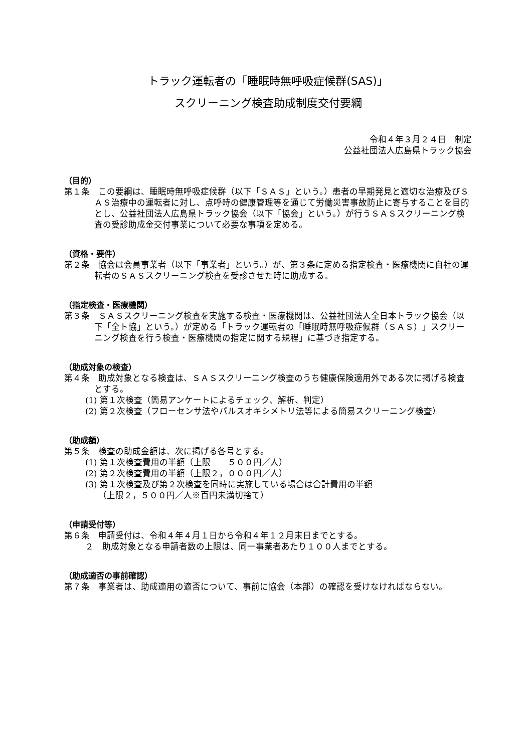トラック運転者の「睡眠時無呼吸症候群(SAS)」
スクリーニング検査助成制度交付要綱
令和４年３月２４日　制定
公益社団法人広島県トラック協会
（目的）
第１条　この要綱は、睡眠時無呼吸症候群（以下「ＳＡＳ」という。）患者の早期発見と適切な治療及びＳＡＳ治療中の運転者に対し、点呼時の健康管理等を通じて労働災害事故防止に寄与することを目的とし、公益社団法人広島県トラック協会（以下「協会」という。）が行うＳＡＳスクリーニング検査の受診助成金交付事業について必要な事項を定める。
（資格・要件）
第２条　協会は会員事業者（以下「事業者」という。）が、第３条に定める指定検査・医療機関に自社の運転者のＳＡＳスクリーニング検査を受診させた時に助成する。
（指定検査・医療機関）
第３条　ＳＡＳスクリーニング検査を実施する検査・医療機関は、公益社団法人全日本トラック協会（以下「全ト協」という。）が定める「トラック運転者の「睡眠時無呼吸症候群（ＳＡＳ）」スクリーニング検査を行う検査・医療機関の指定に関する規程」に基づき指定する。
（助成対象の検査）
第４条　助成対象となる検査は、ＳＡＳスクリーニング検査のうち健康保険適用外である次に掲げる検査とする。
(1) 第１次検査（簡易アンケートによるチェック、解析、判定）
(2) 第２次検査（フローセンサ法やパルスオキシメトリ法等による簡易スクリーニング検査）
（助成額）
第５条　検査の助成金額は、次に掲げる各号とする。
(1) 第１次検査費用の半額（上限　　５００円／人）
(2) 第２次検査費用の半額（上限２，０００円／人）
(3) 第１次検査及び第２次検査を同時に実施している場合は合計費用の半額
（上限２，５００円／人※百円未満切捨て）
（申請受付等）
第６条　申請受付は、令和４年４月１日から令和４年１２月末日までとする。
２　助成対象となる申請者数の上限は、同一事業者あたり１００人までとする。
（助成適否の事前確認）
第７条　事業者は、助成適用の適否について、事前に協会（本部）の確認を受けなければならない。